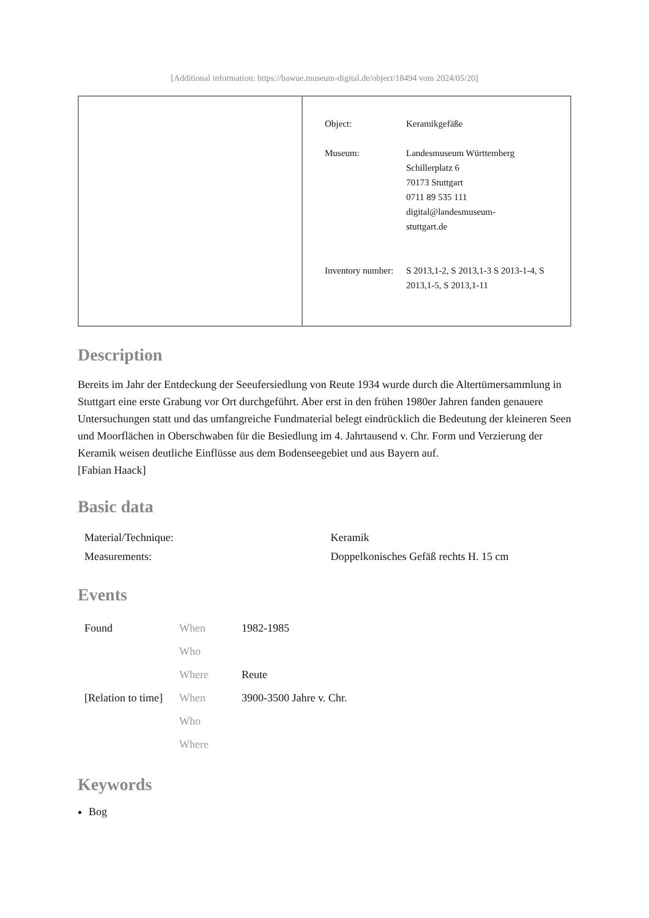[Additional information: https://bawue.museum-digital.de/object/18494 vom 2024/05/20]
| | / Object: / Keramikgefäße / / Museum: / Landesmuseum Württemberg Schillerplatz 6 70173 Stuttgart 0711 89 535 111 digital@landesmuseum- stuttgart.de / / Inventory number: / S 2013,1-2, S 2013,1-3 S 2013-1-4, S 2013,1-5, S 2013,1-11 / |
Description
Bereits im Jahr der Entdeckung der Seeufersiedlung von Reute 1934 wurde durch die Altertümersammlung in Stuttgart eine erste Grabung vor Ort durchgeführt. Aber erst in den frühen 1980er Jahren fanden genauere Untersuchungen statt und das umfangreiche Fundmaterial belegt eindrücklich die Bedeutung der kleineren Seen und Moorflächen in Oberschwaben für die Besiedlung im 4. Jahrtausend v. Chr. Form und Verzierung der Keramik weisen deutliche Einflüsse aus dem Bodenseegebiet und aus Bayern auf.
[Fabian Haack]
Basic data
| Material/Technique: | Keramik |
| Measurements: | Doppelkonisches Gefäß rechts H. 15 cm |
Events
| Found | When | 1982-1985 |
| | Who | |
| | Where | Reute |
| [Relation to time] | When | 3900-3500 Jahre v. Chr. |
| | Who | |
| | Where | |
Keywords
Bog